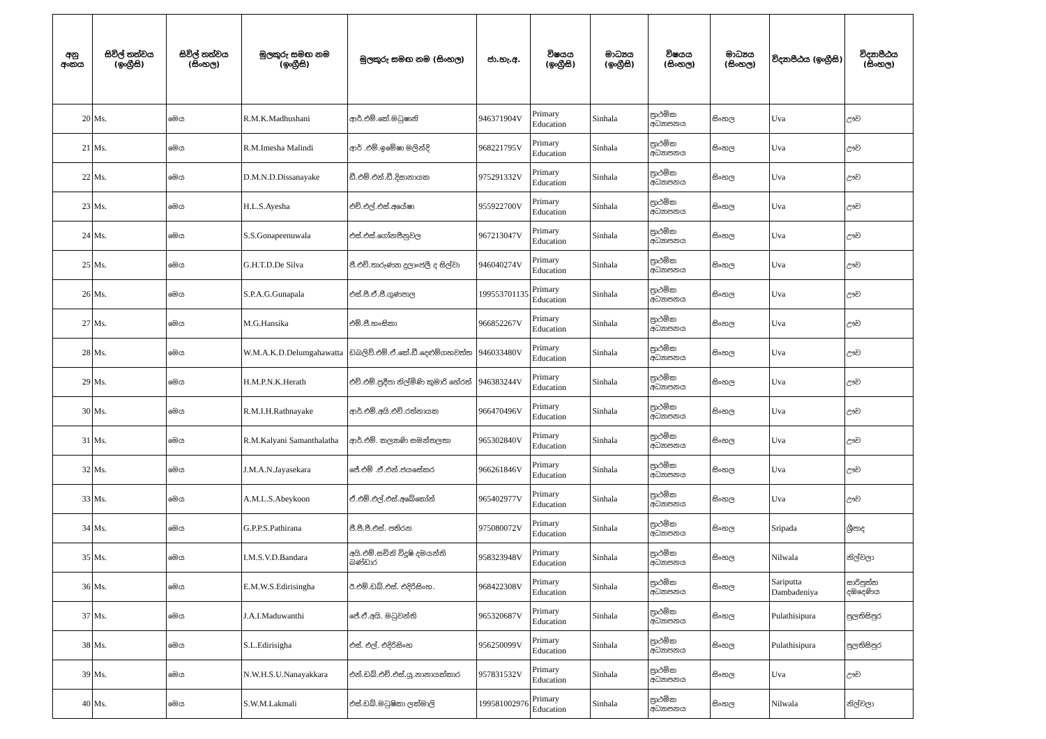| අනු අංකය | සිවිල් තත්වය (ඉංග්‍රීසි) | සිවිල් තත්වය (සිංහල) | මුලකුරු සමඟ නම (ඉංග්‍රීසි) | මුලකුරු සමඟ නම (සිංහල) | ජා.හැ.අ. | විෂයය (ඉංග්‍රීසි) | මාධ්‍යය (ඉංග්‍රීසි) | විෂයය (සිංහල) | මාධ්‍යය (සිංහල) | විද්‍යාපීඨය (ඉංග්‍රීසි) | විද්‍යාපීඨය (සිංහල) |
| --- | --- | --- | --- | --- | --- | --- | --- | --- | --- | --- | --- |
| 20 | Ms. | මෙය | R.M.K.Madhushani | ආර්.එම්.කේ.මධුෂානි | 946371904V | Primary Education | Sinhala | ප්‍රාථමික අධ්‍යාපනය | සිංහල | Uva | ඌව |
| 21 | Ms. | මෙය | R.M.Imesha Malindi | ආර් .එම්.ඉමේෂා මලින්දි | 968221795V | Primary Education | Sinhala | ප්‍රාථමික අධ්‍යාපනය | සිංහල | Uva | ඌව |
| 22 | Ms. | මෙය | D.M.N.D.Dissanayake | ඩී.එම්.එන්.ඩී.දිසානායක | 975291332V | Primary Education | Sinhala | ප්‍රාථමික අධ්‍යාපනය | සිංහල | Uva | ඌව |
| 23 | Ms. | මෙය | H.L.S.Ayesha | එච්.එල්.එස්.අයේෂා | 955922700V | Primary Education | Sinhala | ප්‍රාථමික අධ්‍යාපනය | සිංහල | Uva | ඌව |
| 24 | Ms. | මෙය | S.S.Gonapeenuwala | එස්.එස්.ගෝනපීනුවල | 967213047V | Primary Education | Sinhala | ප්‍රාථමික අධ්‍යාපනය | සිංහල | Uva | ඌව |
| 25 | Ms. | මෙය | G.H.T.D.De Silva | ජී.එච්.තාරුණ්‍යා දුලාංජලී ද සිල්වා | 946040274V | Primary Education | Sinhala | ප්‍රාථමික අධ්‍යාපනය | සිංහල | Uva | ඌව |
| 26 | Ms. | මෙය | S.P.A.G.Gunapala | එස්.පී.ඒ.ජී.ගුණපාල | 199553701135 | Primary Education | Sinhala | ප්‍රාථමික අධ්‍යාපනය | සිංහල | Uva | ඌව |
| 27 | Ms. | මෙය | M.G.Hansika | එම්.ජී.හංසිකා | 966852267V | Primary Education | Sinhala | ප්‍රාථමික අධ්‍යාපනය | සිංහල | Uva | ඌව |
| 28 | Ms. | මෙය | W.M.A.K.D.Delumgahawatta | ඩබලිව්.එම්.ඒ.කේ.ඩී.දෙළුම්ගහවත්ත | 946033480V | Primary Education | Sinhala | ප්‍රාථමික අධ්‍යාපනය | සිංහල | Uva | ඌව |
| 29 | Ms. | මෙය | H.M.P.N.K.Herath | එච්.එම්.ප්‍රදීපා නිල්මිණි කුමාරි හේරත් | 946383244V | Primary Education | Sinhala | ප්‍රාථමික අධ්‍යාපනය | සිංහල | Uva | ඌව |
| 30 | Ms. | මෙය | R.M.I.H.Rathnayake | ආර්.එම්.අයි.එච්.රත්නායක | 966470496V | Primary Education | Sinhala | ප්‍රාථමික අධ්‍යාපනය | සිංහල | Uva | ඌව |
| 31 | Ms. | මෙය | R.M.Kalyani Samanthalatha | ආර්.එම්. කල්‍යාණි සමන්තලතා | 965302840V | Primary Education | Sinhala | ප්‍රාථමික අධ්‍යාපනය | සිංහල | Uva | ඌව |
| 32 | Ms. | මෙය | J.M.A.N.Jayasekara | ජේ.එම් .ඒ.එන්.ජයසේකර | 966261846V | Primary Education | Sinhala | ප්‍රාථමික අධ්‍යාපනය | සිංහල | Uva | ඌව |
| 33 | Ms. | මෙය | A.M.L.S.Abeykoon | ඒ.එම්.එල්.එස්.අබේකෝන් | 965402977V | Primary Education | Sinhala | ප්‍රාථමික අධ්‍යාපනය | සිංහල | Uva | ඌව |
| 34 | Ms. | මෙය | G.P.P.S.Pathirana | ජී.පී.පී.එස්. පතිරන | 975080072V | Primary Education | Sinhala | ප්‍රාථමික අධ්‍යාපනය | සිංහල | Sripada | ශ්‍රීපාද |
| 35 | Ms. | මෙය | I.M.S.V.D.Bandara | අයි.එම්.සචිනි විදූෂි දමයන්ති බණ්ඩාර | 958323948V | Primary Education | Sinhala | ප්‍රාථමික අධ්‍යාපනය | සිංහල | Nilwala | නිල්වලා |
| 36 | Ms. | මෙය | E.M.W.S.Edirisingha | ඊ.එම්.ඩබ්.එස්. එදිරිසිංහ. | 968422308V | Primary Education | Sinhala | ප්‍රාථමික අධ්‍යාපනය | සිංහල | Sariputta Dambadeniya | සාරිපුත්ත දඹදෙණිය |
| 37 | Ms. | මෙය | J.A.I.Maduwanthi | ජේ.ඒ.අයි. මධුවන්ති | 965320687V | Primary Education | Sinhala | ප්‍රාථමික අධ්‍යාපනය | සිංහල | Pulathisipura | පුලතිසිපුර |
| 38 | Ms. | මෙය | S.L.Edirisigha | එස්. එල්. එදිරිසිංහ | 956250099V | Primary Education | Sinhala | ප්‍රාථමික අධ්‍යාපනය | සිංහල | Pulathisipura | පුලතිසිපුර |
| 39 | Ms. | මෙය | N.W.H.S.U.Nanayakkara | එන්.ඩබ්.එච්.එස්.යූ.නානායක්කාර | 957831532V | Primary Education | Sinhala | ප්‍රාථමික අධ්‍යාපනය | සිංහල | Uva | ඌව |
| 40 | Ms. | මෙය | S.W.M.Lakmali | එස්.ඩබ්.මධුෂිකා ලක්මාලි | 199581002976 | Primary Education | Sinhala | ප්‍රාථමික අධ්‍යාපනය | සිංහල | Nilwala | නිල්වලා |